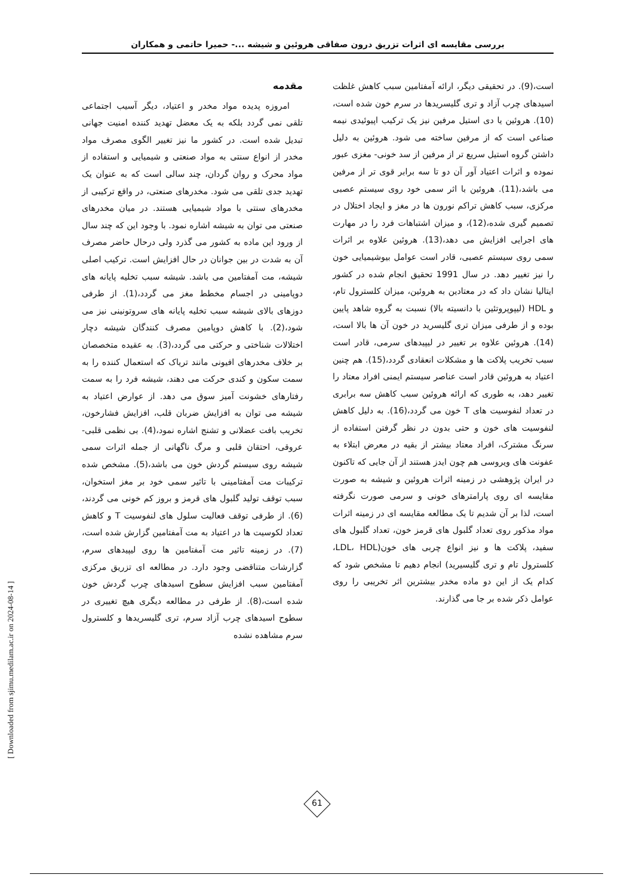بررسی مقایسه ای اثرات تزریق درون صفاقی هروئین و شیشه ...- حمیرا حاتمی و همکاران
مقدمه
امروزه پدیده مواد مخدر و اعتیاد، دیگر آسیب اجتماعی تلقی نمی گردد بلکه به یک معضل تهدید کننده امنیت جهانی تبدیل شده است. در کشور ما نیز تغییر الگوی مصرف مواد مخدر از انواع سنتی به مواد صنعتی و شیمیایی و استفاده از مواد محرک و روان گردان، چند سالی است که به عنوان یک تهدید جدی تلقی می شود. مخدرهای صنعتی، در واقع ترکیبی از مخدرهای سنتی با مواد شیمیایی هستند. در میان مخدرهای صنعتی می توان به شیشه اشاره نمود. با وجود این که چند سال از ورود این ماده به کشور می گذرد ولی درحال حاضر مصرف آن به شدت در بین جوانان در حال افزایش است. ترکیب اصلی شیشه، مت آمفتامین می باشد. شیشه سبب تخلیه پایانه های دوپامینی در اجسام مخطط مغز می گردد،(1). از طرفی دوزهای بالای شیشه سبب تخلیه پایانه های سروتونینی نیز می شود،(2). با کاهش دوپامین مصرف کنندگان شیشه دچار اختلالات شناختی و حرکتی می گردد،(3). به عقیده متخصصان بر خلاف مخدرهای افیونی مانند تریاک که استعمال کننده را به سمت سکون و کندی حرکت می دهند، شیشه فرد را به سمت رفتارهای خشونت آمیز سوق می دهد. از عوارض اعتیاد به شیشه می توان به افزایش ضربان قلب، افزایش فشارخون، تخریب بافت عضلانی و تشنج اشاره نمود،(4). بی نظمی قلبی- عروقی، احتقان قلبی و مرگ ناگهانی از جمله اثرات سمی شیشه روی سیستم گردش خون می باشد،(5). مشخص شده ترکیبات مت آمفتامینی با تاثیر سمی خود بر مغز استخوان، سبب توقف تولید گلبول های قرمز و بروز کم خونی می گردند،(6). از طرفی توقف فعالیت سلول های لنفوسیت T و کاهش تعداد لکوسیت ها در اعتیاد به مت آمفتامین گزارش شده است،(7). در زمینه تاثیر مت آمفتامین ها روی لیپیدهای سرم، گزارشات متناقضی وجود دارد. در مطالعه ای تزریق مرکزی آمفتامین سبب افزایش سطوح اسیدهای چرب گردش خون شده است،(8). از طرفی در مطالعه دیگری هیچ تغییری در سطوح اسیدهای چرب آزاد سرم، تری گلیسریدها و کلسترول سرم مشاهده نشده
است،(9). در تحقیقی دیگر، ارائه آمفتامین سبب کاهش غلظت اسیدهای چرب آزاد و تری گلیسریدها در سرم خون شده است،(10). هروئین یا دی استیل مرفین نیز یک ترکیب اپیوئیدی نیمه صناعی است که از مرفین ساخته می شود. هروئین به دلیل داشتن گروه استیل سریع تر از مرفین از سد خونی- مغزی عبور نموده و اثرات اعتیاد آور آن دو تا سه برابر قوی تر از مرفین می باشد،(11). هروئین با اثر سمی خود روی سیستم عصبی مرکزی، سبب کاهش تراکم نورون ها در مغز و ایجاد اختلال در تصمیم گیری شده،(12)، و میزان اشتباهات فرد را در مهارت های اجرایی افزایش می دهد،(13). هروئین علاوه بر اثرات سمی روی سیستم عصبی، قادر است عوامل بیوشیمیایی خون را نیز تغییر دهد. در سال 1991 تحقیق انجام شده در کشور ایتالیا نشان داد که در معتادین به هروئین، میزان کلسترول تام، و HDL (لیپوپروتئین با دانسیته بالا) نسبت به گروه شاهد پایین بوده و از طرفی میزان تری گلیسرید در خون آن ها بالا است،(14). هروئین علاوه بر تغییر در لیپیدهای سرمی، قادر است سبب تخریب پلاکت ها و مشکلات انعقادی گردد،(15). هم چنین اعتیاد به هروئین قادر است عناصر سیستم ایمنی افراد معتاد را تغییر دهد، به طوری که ارائه هروئین سبب کاهش سه برابری در تعداد لنفوسیت های T خون می گردد،(16). به دلیل کاهش لنفوسیت های خون و حتی بدون در نظر گرفتن استفاده از سرنگ مشترک، افراد معتاد بیشتر از بقیه در معرض ابتلاء به عفونت های ویروسی هم چون ایدز هستند از آن جایی که تاکنون در ایران پژوهشی در زمینه اثرات هروئین و شیشه به صورت مقایسه ای روی پارامترهای خونی و سرمی صورت نگرفته است، لذا بر آن شدیم تا یک مطالعه مقایسه ای در زمینه اثرات مواد مذکور روی تعداد گلبول های قرمز خون، تعداد گلبول های سفید، پلاکت ها و نیز انواع چربی های خون(LDL، HDL، کلسترول تام و تری گلیسیرید) انجام دهیم تا مشخص شود که کدام یک از این دو ماده مخدر بیشترین اثر تخریبی را روی عوامل ذکر شده بر جا می گذارند.
[ Downloaded from sjimu.medilam.ac.ir on 2024-08-14 ]
61